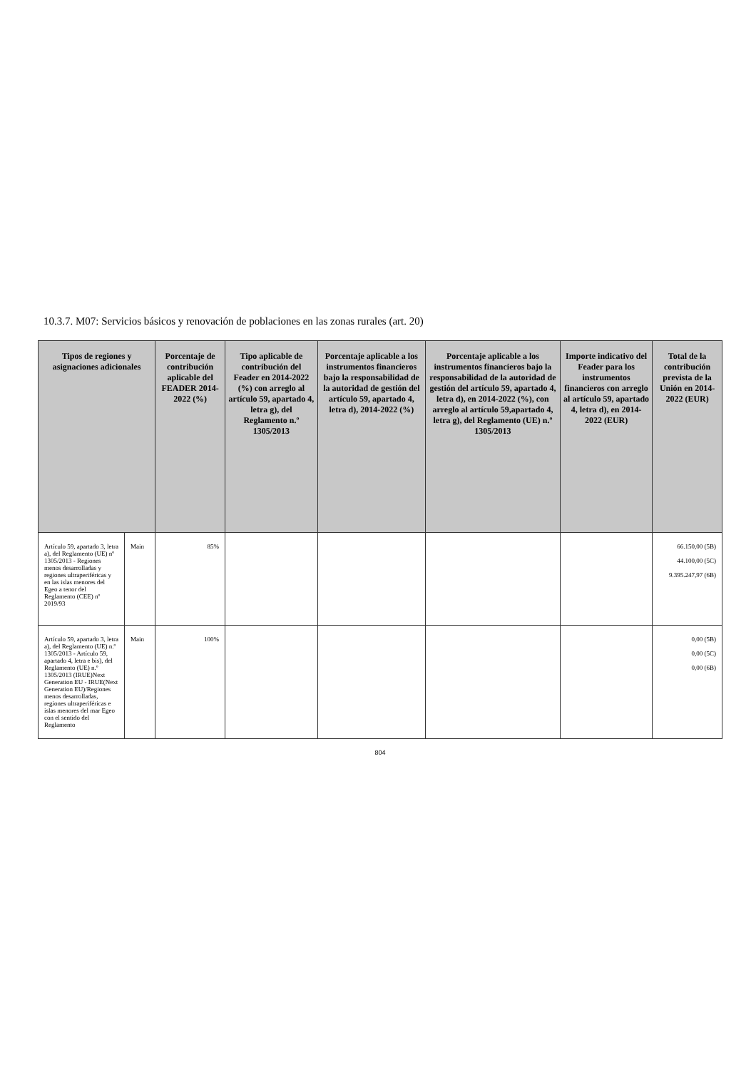10.3.7. M07: Servicios básicos y renovación de poblaciones en las zonas rurales (art. 20)
| Tipos de regiones y asignaciones adicionales | | Porcentaje de contribución aplicable del FEADER 2014-2022 (%) | Tipo aplicable de contribución del Feader en 2014-2022 (%) con arreglo al artículo 59, apartado 4, letra g), del Reglamento n.º 1305/2013 | Porcentaje aplicable a los instrumentos financieros bajo la responsabilidad de la autoridad de gestión del artículo 59, apartado 4, letra d), 2014-2022 (%) | Porcentaje aplicable a los instrumentos financieros bajo la responsabilidad de la autoridad de gestión del artículo 59, apartado 4, letra d), en 2014-2022 (%), con arreglo al artículo 59,apartado 4, letra g), del Reglamento (UE) n.º 1305/2013 | Importe indicativo del Feader para los instrumentos financieros con arreglo al artículo 59, apartado 4, letra d), en 2014-2022 (EUR) | Total de la contribución prevista de la Unión en 2014-2022 (EUR) |
| --- | --- | --- | --- | --- | --- | --- | --- |
| Artículo 59, apartado 3, letra a), del Reglamento (UE) nº 1305/2013 - Regiones menos desarrolladas y regiones ultraperiféricas y en las islas menores del Egeo a tenor del Reglamento (CEE) nº 2019/93 | Main | 85% | | | | | 66.150,00 (5B) 44.100,00 (5C) 9.395.247,97 (6B) |
| Artículo 59, apartado 3, letra a), del Reglamento (UE) n.º 1305/2013 - Artículo 59, apartado 4, letra e bis), del Reglamento (UE) n.º 1305/2013 (IRUE)Next Generation EU - IRUE(Next Generation EU)/Regiones menos desarrolladas, regiones ultraperiféricas e islas menores del mar Egeo con el sentido del Reglamento | Main | 100% | | | | | 0,00 (5B) 0,00 (5C) 0,00 (6B) |
804